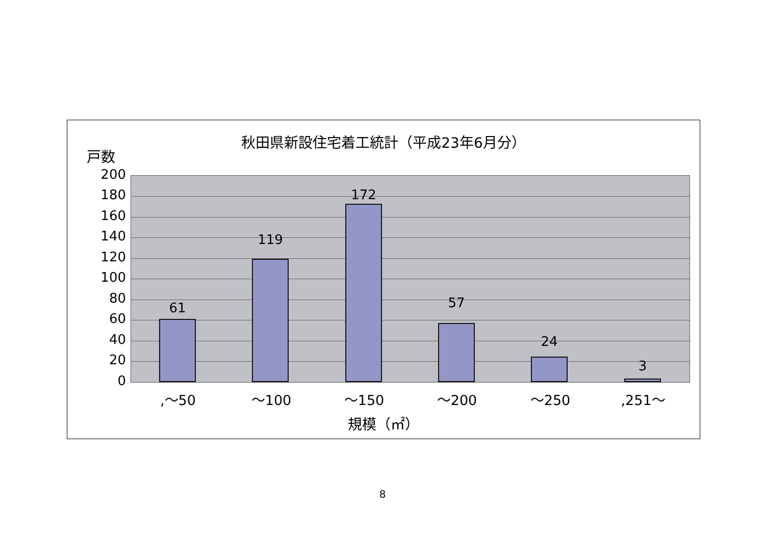秋田県新設住宅着工統計（平成23年6月分）
戸数
200
180
160
140
120
100
80
60
40
20
0
61
119
172
57
24
3
,～50 ～100 ～150 ～200 ～250 ,251～
規模（㎡）
8